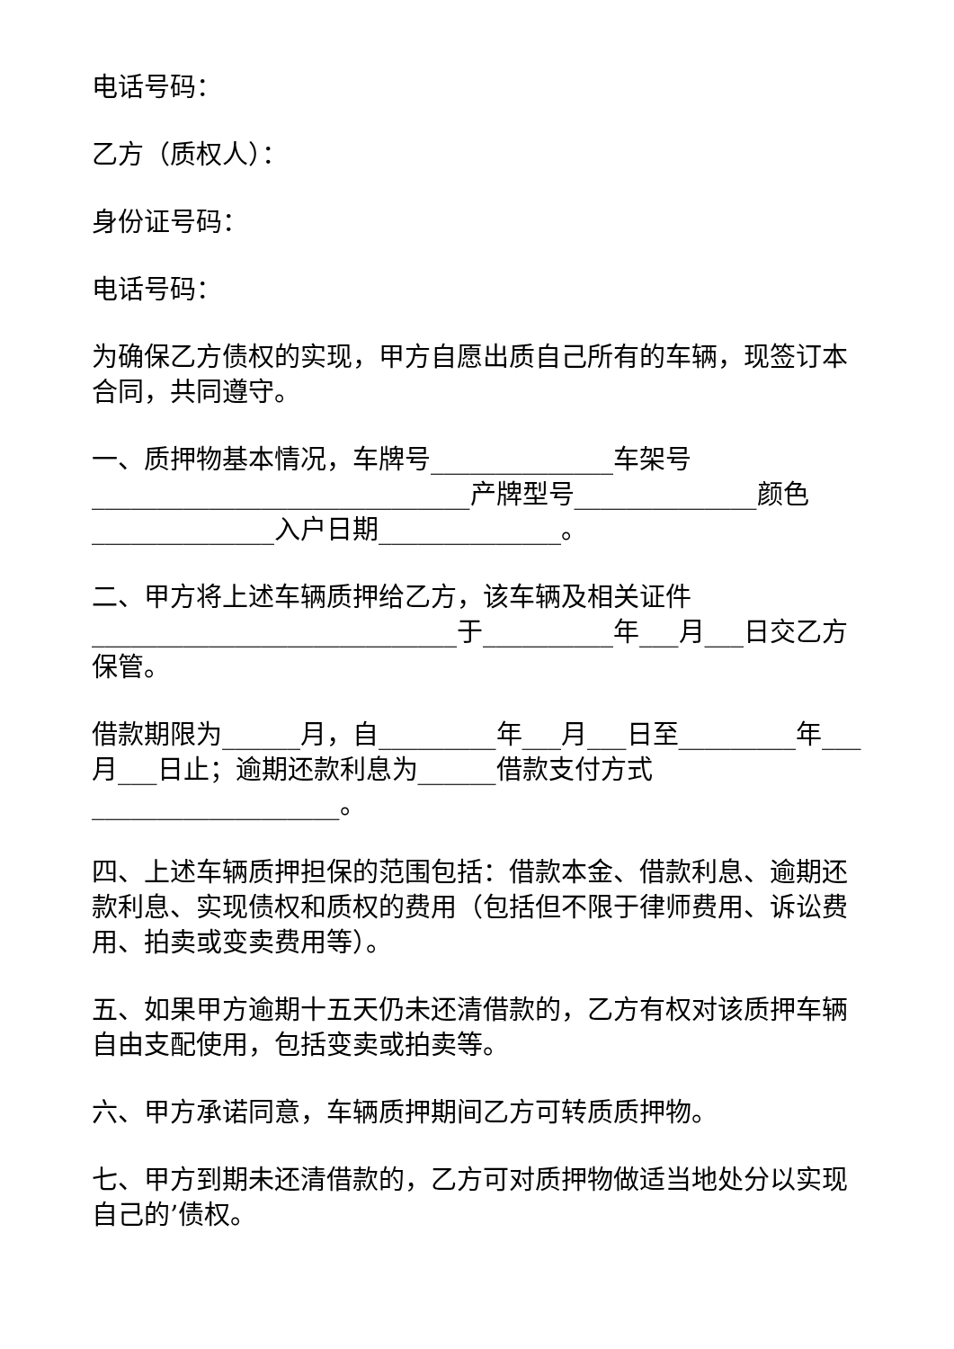电话号码：
乙方（质权人）：
身份证号码：
电话号码：
为确保乙方债权的实现，甲方自愿出质自己所有的车辆，现签订本合同，共同遵守。
一、质押物基本情况，车牌号______________车架号_____________________________产牌型号______________颜色______________入户日期______________。
二、甲方将上述车辆质押给乙方，该车辆及相关证件____________________________于__________年___月___日交乙方保管。
借款期限为______月，自_________年___月___日至_________年___月___日止；逾期还款利息为______借款支付方式___________________。
四、上述车辆质押担保的范围包括：借款本金、借款利息、逾期还款利息、实现债权和质权的费用（包括但不限于律师费用、诉讼费用、拍卖或变卖费用等）。
五、如果甲方逾期十五天仍未还清借款的，乙方有权对该质押车辆自由支配使用，包括变卖或拍卖等。
六、甲方承诺同意，车辆质押期间乙方可转质质押物。
七、甲方到期未还清借款的，乙方可对质押物做适当地处分以实现自己的’债权。